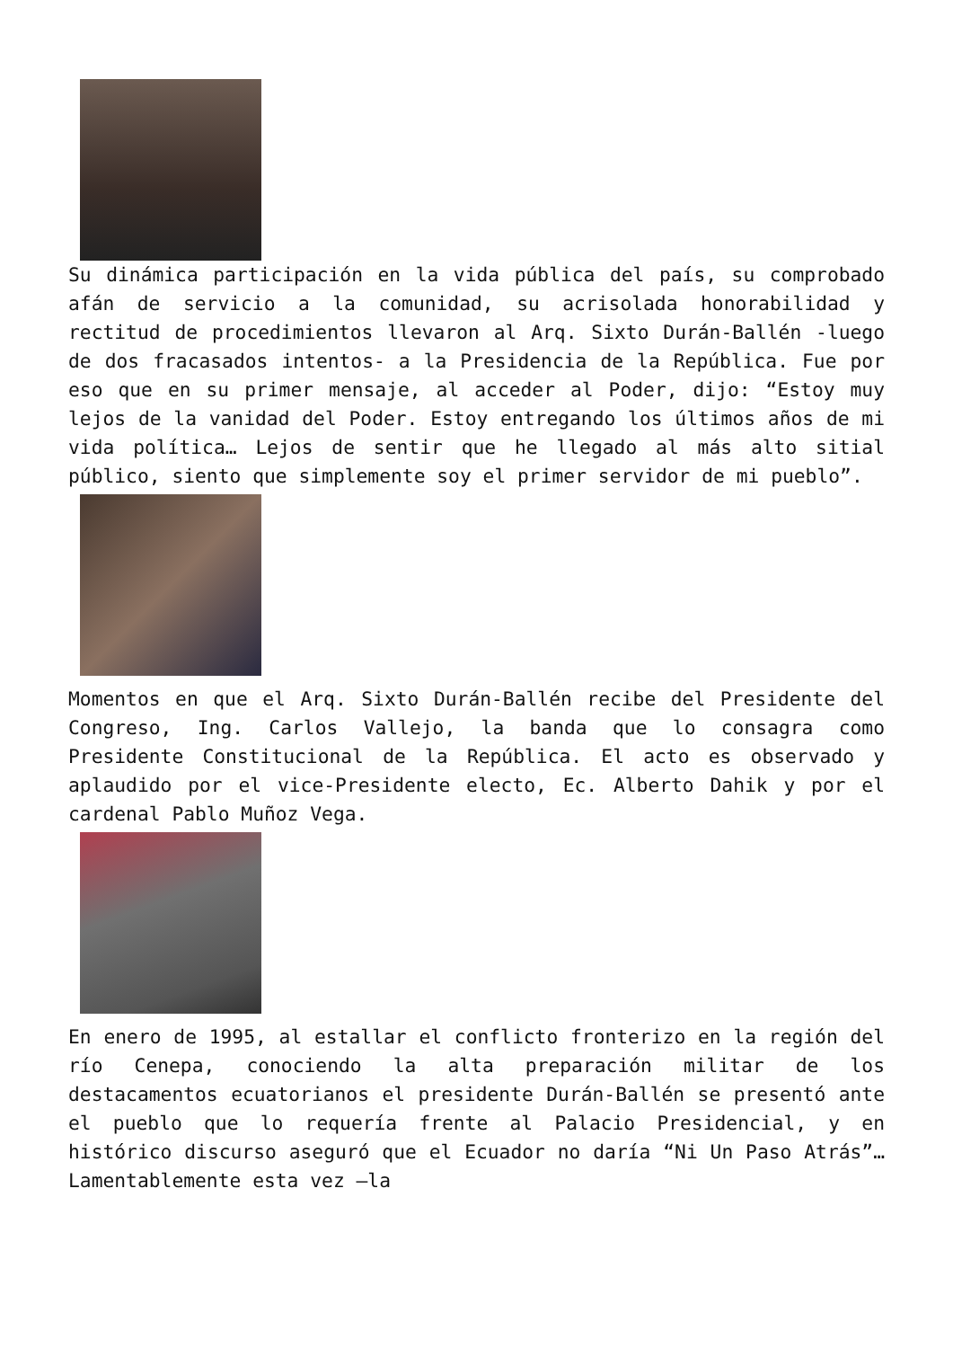Su dinámica participación en la vida pública del país, su comprobado afán de servicio a la comunidad, su acrisolada honorabilidad y rectitud de procedimientos llevaron al Arq. Sixto Durán-Ballén -luego de dos fracasados intentos- a la Presidencia de la República. Fue por eso que en su primer mensaje, al acceder al Poder, dijo: “Estoy muy lejos de la vanidad del Poder. Estoy entregando los últimos años de mi vida política… Lejos de sentir que he llegado al más alto sitial público, siento que simplemente soy el primer servidor de mi pueblo”.
Momentos en que el Arq. Sixto Durán-Ballén recibe del Presidente del Congreso, Ing. Carlos Vallejo, la banda que lo consagra como Presidente Constitucional de la República. El acto es observado y aplaudido por el vice-Presidente electo, Ec. Alberto Dahik y por el cardenal Pablo Muñoz Vega.
En enero de 1995, al estallar el conflicto fronterizo en la región del río Cenepa, conociendo la alta preparación militar de los destacamentos ecuatorianos el presidente Durán-Ballén se presentó ante el pueblo que lo requería frente al Palacio Presidencial, y en histórico discurso aseguró que el Ecuador no daría “Ni Un Paso Atrás”… Lamentablemente esta vez —la